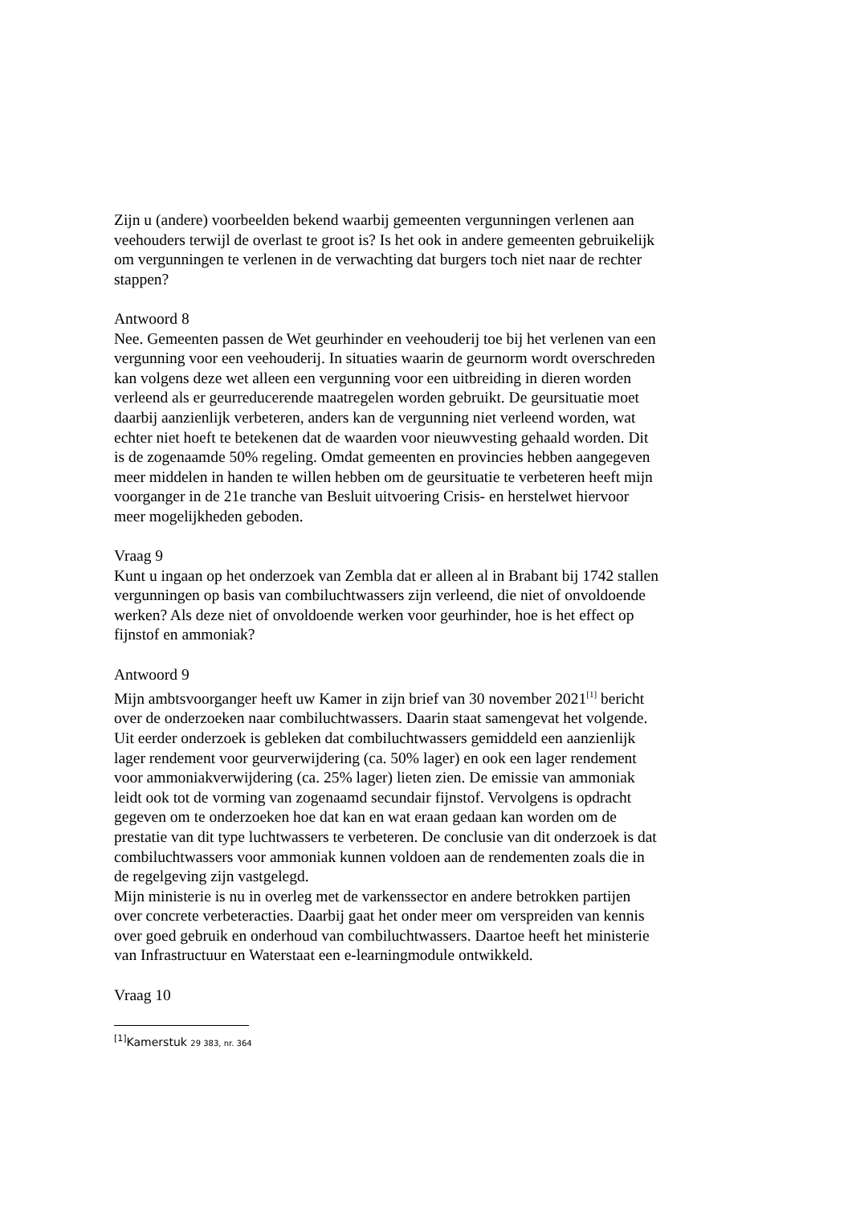Zijn u (andere) voorbeelden bekend waarbij gemeenten vergunningen verlenen aan veehouders terwijl de overlast te groot is? Is het ook in andere gemeenten gebruikelijk om vergunningen te verlenen in de verwachting dat burgers toch niet naar de rechter stappen?
Antwoord 8
Nee. Gemeenten passen de Wet geurhinder en veehouderij toe bij het verlenen van een vergunning voor een veehouderij. In situaties waarin de geurnorm wordt overschreden kan volgens deze wet alleen een vergunning voor een uitbreiding in dieren worden verleend als er geurreducerende maatregelen worden gebruikt. De geursituatie moet daarbij aanzienlijk verbeteren, anders kan de vergunning niet verleend worden, wat echter niet hoeft te betekenen dat de waarden voor nieuwvesting gehaald worden. Dit is de zogenaamde 50% regeling. Omdat gemeenten en provincies hebben aangegeven meer middelen in handen te willen hebben om de geursituatie te verbeteren heeft mijn voorganger in de 21e tranche van Besluit uitvoering Crisis- en herstelwet hiervoor meer mogelijkheden geboden.
Vraag 9
Kunt u ingaan op het onderzoek van Zembla dat er alleen al in Brabant bij 1742 stallen vergunningen op basis van combiluchtwassers zijn verleend, die niet of onvoldoende werken? Als deze niet of onvoldoende werken voor geurhinder, hoe is het effect op fijnstof en ammoniak?
Antwoord 9
Mijn ambtsvoorganger heeft uw Kamer in zijn brief van 30 november 2021<sup>[1]</sup> bericht over de onderzoeken naar combiluchtwassers. Daarin staat samengevat het volgende. Uit eerder onderzoek is gebleken dat combiluchtwassers gemiddeld een aanzienlijk lager rendement voor geurverwijdering (ca. 50% lager) en ook een lager rendement voor ammoniakverwijdering (ca. 25% lager) lieten zien. De emissie van ammoniak leidt ook tot de vorming van zogenaamd secundair fijnstof. Vervolgens is opdracht gegeven om te onderzoeken hoe dat kan en wat eraan gedaan kan worden om de prestatie van dit type luchtwassers te verbeteren. De conclusie van dit onderzoek is dat combiluchtwassers voor ammoniak kunnen voldoen aan de rendementen zoals die in de regelgeving zijn vastgelegd.
Mijn ministerie is nu in overleg met de varkenssector en andere betrokken partijen over concrete verbeteracties. Daarbij gaat het onder meer om verspreiden van kennis over goed gebruik en onderhoud van combiluchtwassers. Daartoe heeft het ministerie van Infrastructuur en Waterstaat een e-learningmodule ontwikkeld.
Vraag 10
<sup>[1]</sup> Kamerstuk 29 383, nr. 364